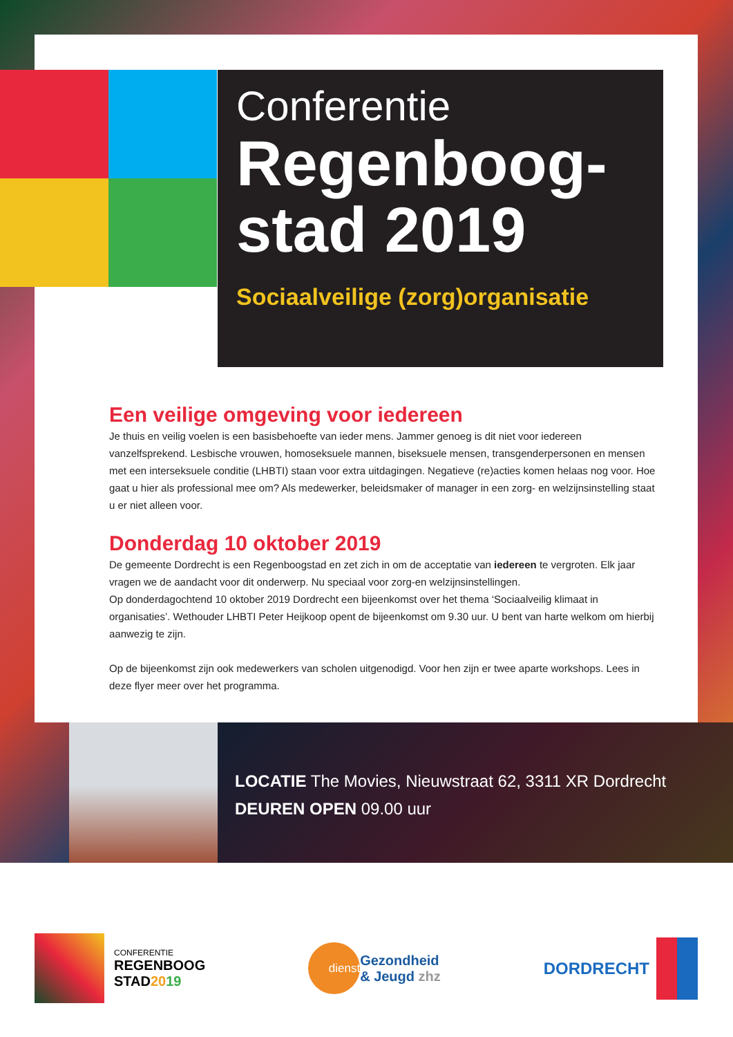Conferentie
Regenboog-
stad 2019
Sociaalveilige (zorg)organisatie
Een veilige omgeving voor iedereen
Je thuis en veilig voelen is een basisbehoefte van ieder mens. Jammer genoeg is dit niet voor iedereen vanzelfsprekend. Lesbische vrouwen, homoseksuele mannen, biseksuele mensen, transgenderpersonen en mensen met een interseksuele conditie (LHBTI) staan voor extra uitdagingen. Negatieve (re)acties komen helaas nog voor. Hoe gaat u hier als professional mee om? Als medewerker, beleidsmaker of manager in een zorg- en welzijnsinstelling staat u er niet alleen voor.
Donderdag 10 oktober 2019
De gemeente Dordrecht is een Regenboogstad en zet zich in om de acceptatie van iedereen te vergroten. Elk jaar vragen we de aandacht voor dit onderwerp. Nu speciaal voor zorg-en welzijnsinstellingen.
Op donderdagochtend 10 oktober 2019 Dordrecht een bijeenkomst over het thema ‘Sociaalveilig klimaat in organisaties’. Wethouder LHBTI Peter Heijkoop opent de bijeenkomst om 9.30 uur. U bent van harte welkom om hierbij aanwezig te zijn.
Op de bijeenkomst zijn ook medewerkers van scholen uitgenodigd. Voor hen zijn er twee aparte workshops. Lees in deze flyer meer over het programma.
LOCATIE The Movies, Nieuwstraat 62, 3311 XR Dordrecht
DEUREN OPEN 09.00 uur
CONFERENTIE
REGENBOOG
STAD2019
dienst
Gezondheid
& Jeugd zhz
DORDRECHT